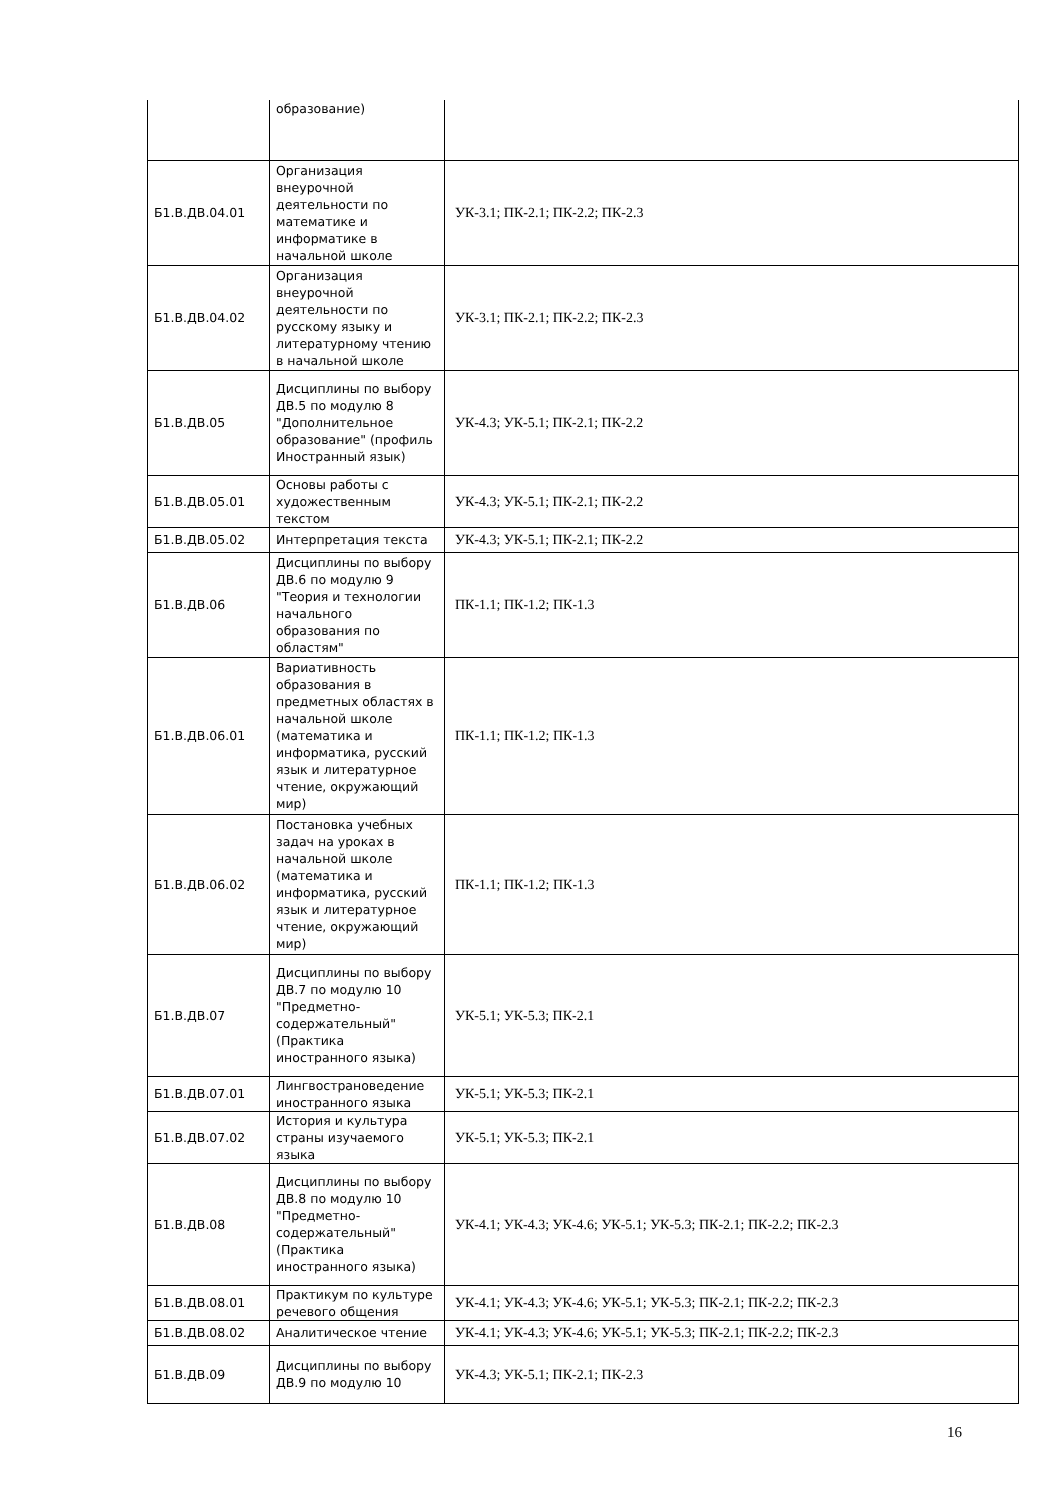| | образование) | |
| Б1.В.ДВ.04.01 | Организация внеурочной деятельности по математике и информатике в начальной школе | УК-3.1; ПК-2.1; ПК-2.2; ПК-2.3 |
| Б1.В.ДВ.04.02 | Организация внеурочной деятельности по русскому языку и литературному чтению в начальной школе | УК-3.1; ПК-2.1; ПК-2.2; ПК-2.3 |
| Б1.В.ДВ.05 | Дисциплины по выбору ДВ.5 по модулю 8 "Дополнительное образование" (профиль Иностранный язык) | УК-4.3; УК-5.1; ПК-2.1; ПК-2.2 |
| Б1.В.ДВ.05.01 | Основы работы с художественным текстом | УК-4.3; УК-5.1; ПК-2.1; ПК-2.2 |
| Б1.В.ДВ.05.02 | Интерпретация текста | УК-4.3; УК-5.1; ПК-2.1; ПК-2.2 |
| Б1.В.ДВ.06 | Дисциплины по выбору ДВ.6 по модулю 9 "Теория и технологии начального образования по областям" | ПК-1.1; ПК-1.2; ПК-1.3 |
| Б1.В.ДВ.06.01 | Вариативность образования в предметных областях в начальной школе (математика и информатика, русский язык и литературное чтение, окружающий мир) | ПК-1.1; ПК-1.2; ПК-1.3 |
| Б1.В.ДВ.06.02 | Постановка учебных задач на уроках в начальной школе (математика и информатика, русский язык и литературное чтение, окружающий мир) | ПК-1.1; ПК-1.2; ПК-1.3 |
| Б1.В.ДВ.07 | Дисциплины по выбору ДВ.7 по модулю 10 "Предметно-содержательный" (Практика иностранного языка) | УК-5.1; УК-5.3; ПК-2.1 |
| Б1.В.ДВ.07.01 | Лингвострановедение иностранного языка | УК-5.1; УК-5.3; ПК-2.1 |
| Б1.В.ДВ.07.02 | История и культура страны изучаемого языка | УК-5.1; УК-5.3; ПК-2.1 |
| Б1.В.ДВ.08 | Дисциплины по выбору ДВ.8 по модулю 10 "Предметно-содержательный" (Практика иностранного языка) | УК-4.1; УК-4.3; УК-4.6; УК-5.1; УК-5.3; ПК-2.1; ПК-2.2; ПК-2.3 |
| Б1.В.ДВ.08.01 | Практикум по культуре речевого общения | УК-4.1; УК-4.3; УК-4.6; УК-5.1; УК-5.3; ПК-2.1; ПК-2.2; ПК-2.3 |
| Б1.В.ДВ.08.02 | Аналитическое чтение | УК-4.1; УК-4.3; УК-4.6; УК-5.1; УК-5.3; ПК-2.1; ПК-2.2; ПК-2.3 |
| Б1.В.ДВ.09 | Дисциплины по выбору ДВ.9 по модулю 10 | УК-4.3; УК-5.1; ПК-2.1; ПК-2.3 |
16